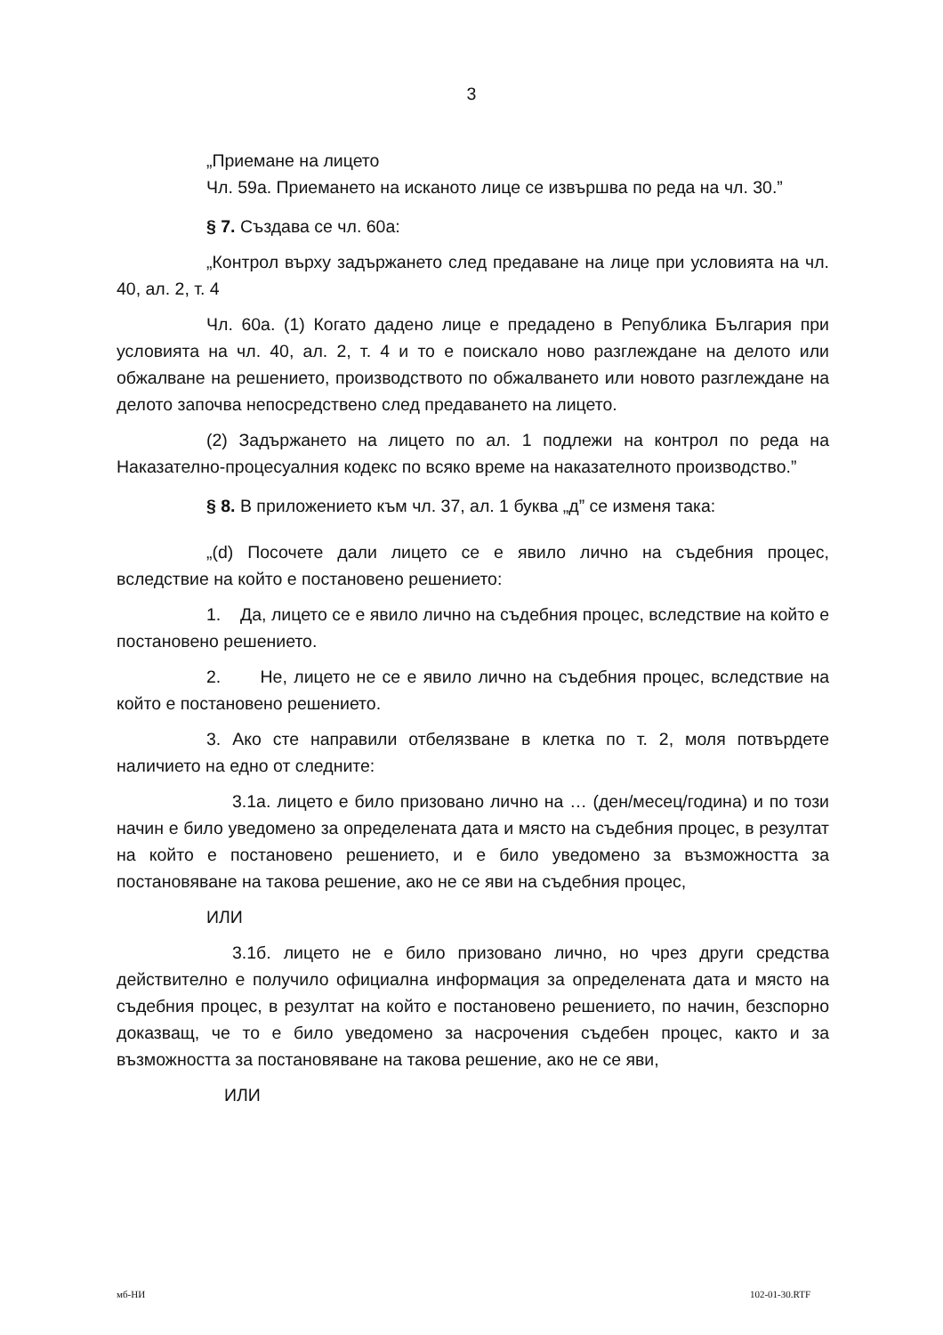3
„Приемане на лицето
Чл. 59а. Приемането на исканото лице се извършва по реда на чл. 30.”
§ 7. Създава се чл. 60а:
„Контрол върху задържането след предаване на лице при условията на чл. 40, ал. 2, т. 4
Чл. 60а. (1) Когато дадено лице е предадено в Република България при условията на чл. 40, ал. 2, т. 4 и то е поискало ново разглеждане на делото или обжалване на решението, производството по обжалването или новото разглеждане на делото започва непосредствено след предаването на лицето.
(2) Задържането на лицето по ал. 1 подлежи на контрол по реда на Наказателно-процесуалния кодекс по всяко време на наказателното производство.”
§ 8. В приложението към чл. 37, ал. 1 буква „д” се изменя така:
„(d) Посочете дали лицето се е явило лично на съдебния процес, вследствие на който е постановено решението:
1. Да, лицето се е явило лично на съдебния процес, вследствие на който е постановено решението.
2. Не, лицето не се е явило лично на съдебния процес, вследствие на който е постановено решението.
3. Ако сте направили отбелязване в клетка по т. 2, моля потвърдете наличието на едно от следните:
3.1а. лицето е било призовано лично на … (ден/месец/година) и по този начин е било уведомено за определената дата и място на съдебния процес, в резултат на който е постановено решението, и е било уведомено за възможността за постановяване на такова решение, ако не се яви на съдебния процес,
ИЛИ
3.1б. лицето не е било призовано лично, но чрез други средства действително е получило официална информация за определената дата и място на съдебния процес, в резултат на който е постановено решението, по начин, безспорно доказващ, че то е било уведомено за насрочения съдебен процес, както и за възможността за постановяване на такова решение, ако не се яви,
ИЛИ
мб-НИ 102-01-30.RTF